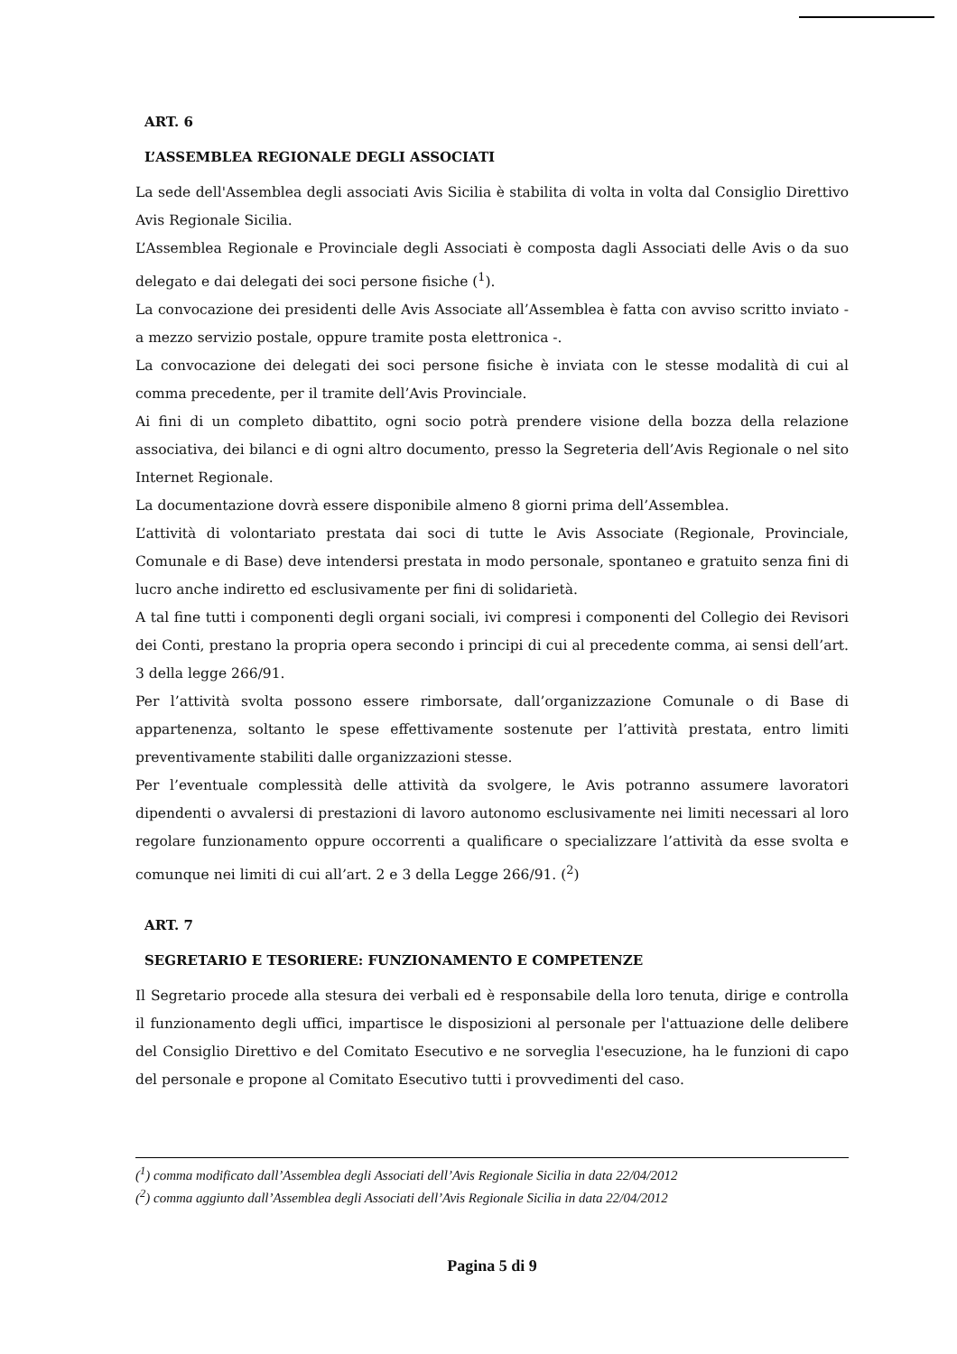ART. 6
L’ASSEMBLEA REGIONALE DEGLI ASSOCIATI
La sede dell'Assemblea degli associati Avis Sicilia è stabilita di volta in volta dal Consiglio Direttivo Avis Regionale Sicilia.
L’Assemblea Regionale e Provinciale degli Associati è composta dagli Associati delle Avis o da suo delegato e dai delegati dei soci persone fisiche (<sup>1</sup>).
La convocazione dei presidenti delle Avis Associate all’Assemblea è fatta con avviso scritto inviato - a mezzo servizio postale, oppure tramite posta elettronica -.
La convocazione dei delegati dei soci persone fisiche è inviata con le stesse modalità di cui al comma precedente, per il tramite dell’Avis Provinciale.
Ai fini di un completo dibattito, ogni socio potrà prendere visione della bozza della relazione associativa, dei bilanci e di ogni altro documento, presso la Segreteria dell’Avis Regionale o nel sito Internet Regionale.
La documentazione dovrà essere disponibile almeno 8 giorni prima dell’Assemblea.
L’attività di volontariato prestata dai soci di tutte le Avis Associate (Regionale, Provinciale, Comunale e di Base) deve intendersi prestata in modo personale, spontaneo e gratuito senza fini di lucro anche indiretto ed esclusivamente per fini di solidarietà.
A tal fine tutti i componenti degli organi sociali, ivi compresi i componenti del Collegio dei Revisori dei Conti, prestano la propria opera secondo i principi di cui al precedente comma, ai sensi dell’art. 3 della legge 266/91.
Per l’attività svolta possono essere rimborsate, dall’organizzazione Comunale o di Base di appartenenza, soltanto le spese effettivamente sostenute per l’attività prestata, entro limiti preventivamente stabiliti dalle organizzazioni stesse.
Per l’eventuale complessità delle attività da svolgere, le Avis potranno assumere lavoratori dipendenti o avvalersi di prestazioni di lavoro autonomo esclusivamente nei limiti necessari al loro regolare funzionamento oppure occorrenti a qualificare o specializzare l’attività da esse svolta e comunque nei limiti di cui all’art. 2 e 3 della Legge 266/91. (<sup>2</sup>)
ART. 7
SEGRETARIO E TESORIERE: FUNZIONAMENTO E COMPETENZE
Il Segretario procede alla stesura dei verbali ed è responsabile della loro tenuta, dirige e controlla il funzionamento degli uffici, impartisce le disposizioni al personale per l'attuazione delle delibere del Consiglio Direttivo e del Comitato Esecutivo e ne sorveglia l'esecuzione, ha le funzioni di capo del personale e propone al Comitato Esecutivo tutti i provvedimenti del caso.
(<sup>1</sup>) comma modificato dall’Assemblea degli Associati dell’Avis Regionale Sicilia in data 22/04/2012
(<sup>2</sup>) comma aggiunto dall’Assemblea degli Associati dell’Avis Regionale Sicilia in data 22/04/2012
Pagina 5 di 9